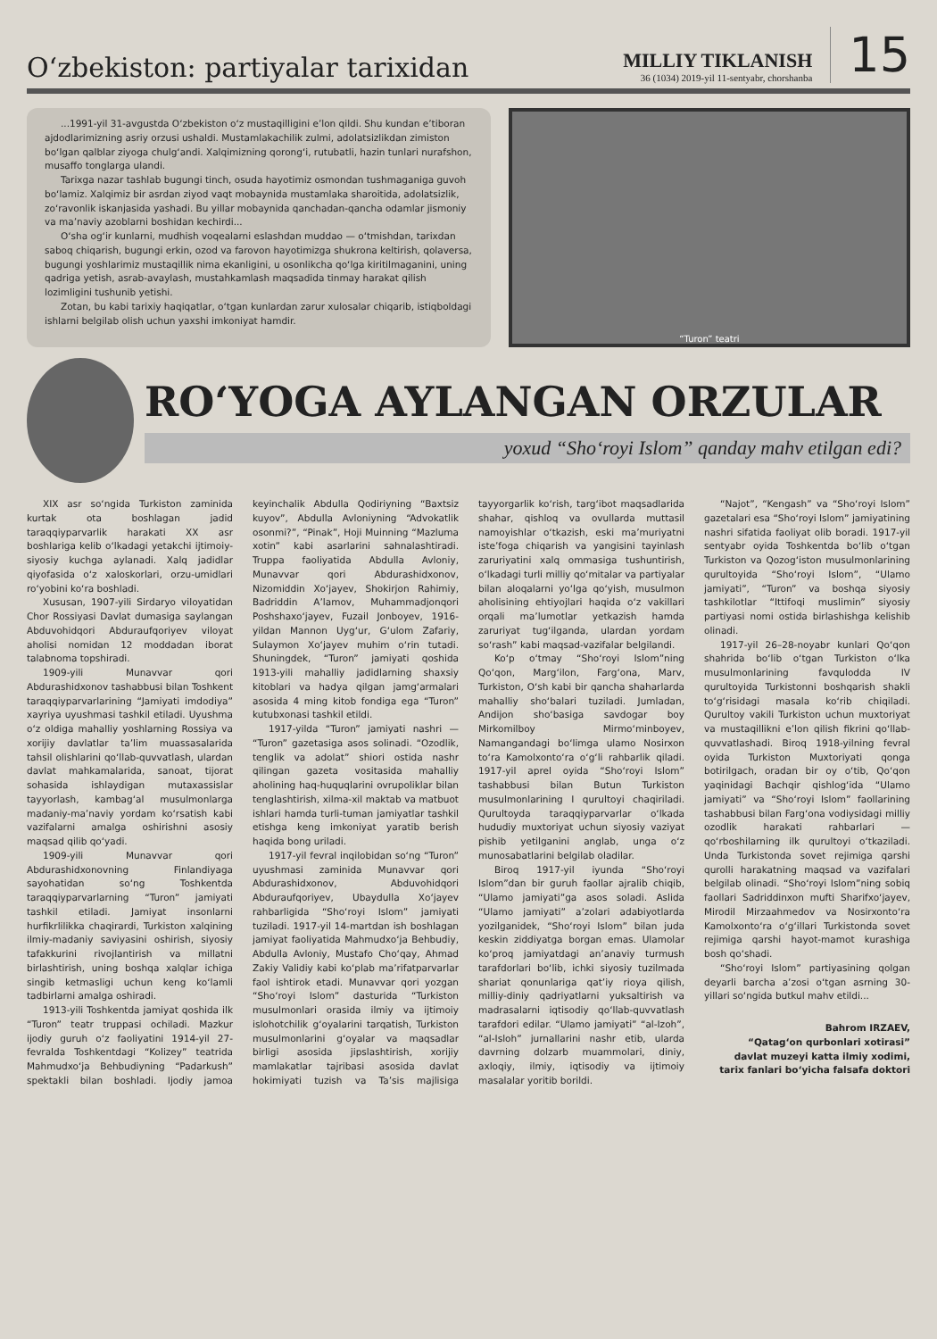O‘zbekiston: partiyalar tarixidan
MILLIY TIKLANISH
36 (1034) 2019-yil 11-sentyabr, chorshanba
15
...1991-yil 31-avgustda O‘zbekiston o‘z mustaqilligini e’lon qildi. Shu kundan e’tiboran ajdodlarimizning asriy orzusi ushaldi. Mustamlakachilik zulmi, adolatsizlikdan zimiston bo‘lgan qalblar ziyoga chulg‘andi. Xalqimizning qorong‘i, rutubatli, hazin tunlari nurafshon, musaffo tonglarga ulandi.
Tarixga nazar tashlab bugungi tinch, osuda hayotimiz osmondan tushmaganiga guvoh bo‘lamiz. Xalqimiz bir asrdan ziyod vaqt mobaynida mustamlaka sharoitida, adolatsizlik, zo‘ravonlik iskanjasida yashadi. Bu yillar mobaynida qanchadan-qancha odamlar jismoniy va ma’naviy azoblarni boshidan kechirdi...
O‘sha og‘ir kunlarni, mudhish voqealarni eslashdan muddao — o‘tmishdan, tarixdan saboq chiqarish, bugungi erkin, ozod va farovon hayotimizga shukrona keltirish, qolaversa, bugungi yoshlarimiz mustaqillik nima ekanligini, u osonlikcha qo‘lga kiritilmaganini, uning qadriga yetish, asrab-avaylash, mustahkamlash maqsadida tinmay harakat qilish lozimligini tushunib yetishi.
Zotan, bu kabi tarixiy haqiqatlar, o‘tgan kunlardan zarur xulosalar chiqarib, istiqboldagi ishlarni belgilab olish uchun yaxshi imkoniyat hamdir.
“Turon” teatri
RO‘YOGA AYLANGAN ORZULAR
yoxud “Sho‘royi Islom” qanday mahv etilgan edi?
XIX asr so‘ngida Turkiston zaminida kurtak ota boshlagan jadid taraqqiyparvarlik harakati XX asr boshlariga kelib o‘lkadagi yetakchi ijtimoiy-siyosiy kuchga aylanadi. Xalq jadidlar qiyofasida o‘z xaloskorlari, orzu-umidlari ro‘yobini ko‘ra boshladi.
Xususan, 1907-yili Sirdaryo viloyatidan Chor Rossiyasi Davlat dumasiga saylangan Abduvohidqori Abduraufqoriyev viloyat aholisi nomidan 12 moddadan iborat talabnoma topshiradi.
1909-yili Munavvar qori Abdurashidxonov tashabbusi bilan Toshkent taraqqiyparvarlarining “Jamiyati imdodiya” xayriya uyushmasi tashkil etiladi. Uyushma o‘z oldiga mahalliy yoshlarning Rossiya va xorijiy davlatlar ta’lim muassasalarida tahsil olishlarini qo‘llab-quvvatlash, ulardan davlat mahkamalarida, sanoat, tijorat sohasida ishlaydigan mutaxassislar tayyorlash, kambag‘al musulmonlarga madaniy-ma’naviy yordam ko‘rsatish kabi vazifalarni amalga oshirishni asosiy maqsad qilib qo‘yadi.
1909-yili Munavvar qori Abdurashidxonovning Finlandiyaga sayohatidan so‘ng Toshkentda taraqqiyparvarlarning “Turon” jamiyati tashkil etiladi. Jamiyat insonlarni hurfikrlilikka chaqirardi, Turkiston xalqining ilmiy-madaniy saviyasini oshirish, siyosiy tafakkurini rivojlantirish va millatni birlashtirish, uning boshqa xalqlar ichiga singib ketmasligi uchun keng ko‘lamli tadbirlarni amalga oshiradi.
1913-yili Toshkentda jamiyat qoshida ilk “Turon” teatr truppasi ochiladi. Mazkur ijodiy guruh o‘z faoliyatini 1914-yil 27-fevralda Toshkentdagi “Kolizey” teatrida Mahmudxo‘ja Behbudiyning “Padarkush” spektakli bilan boshladi. Ijodiy jamoa keyinchalik Abdulla Qodiriyning “Baxtsiz kuyov”, Abdulla Avloniyning “Advokatlik osonmi?”, “Pinak”, Hoji Muinning “Mazluma xotin” kabi asarlarini sahnalashtiradi. Truppa faoliyatida Abdulla Avloniy, Munavvar qori Abdurashidxonov, Nizomiddin Xo‘jayev, Shokirjon Rahimiy, Badriddin A’lamov, Muhammadjonqori Poshshaxo‘jayev, Fuzail Jonboyev, 1916-yildan Mannon Uyg‘ur, G‘ulom Zafariy, Sulaymon Xo‘jayev muhim o‘rin tutadi. Shuningdek, “Turon” jamiyati qoshida 1913-yili mahalliy jadidlarning shaxsiy kitoblari va hadya qilgan jamg‘armalari asosida 4 ming kitob fondiga ega “Turon” kutubxonasi tashkil etildi.
1917-yilda “Turon” jamiyati nashri — “Turon” gazetasiga asos solinadi. “Ozodlik, tenglik va adolat” shiori ostida nashr qilingan gazeta vositasida mahalliy aholining haq-huquqlarini ovrupoliklar bilan tenglashtirish, xilma-xil maktab va matbuot ishlari hamda turli-tuman jamiyatlar tashkil etishga keng imkoniyat yaratib berish haqida bong uriladi.
1917-yil fevral inqilobidan so‘ng “Turon” uyushmasi zaminida Munavvar qori Abdurashidxonov, Abduvohidqori Abduraufqoriyev, Ubaydulla Xo‘jayev rahbarligida “Sho‘royi Islom” jamiyati tuziladi. 1917-yil 14-martdan ish boshlagan jamiyat faoliyatida Mahmudxo‘ja Behbudiy, Abdulla Avloniy, Mustafo Cho‘qay, Ahmad Zakiy Validiy kabi ko‘plab ma’rifatparvarlar faol ishtirok etadi. Munavvar qori yozgan “Sho‘royi Islom” dasturida “Turkiston musulmonlari orasida ilmiy va ijtimoiy islohotchilik g‘oyalarini tarqatish, Turkiston musulmonlarini g‘oyalar va maqsadlar birligi asosida jipslashtirish, xorijiy mamlakatlar tajribasi asosida davlat hokimiyati tuzish va Ta’sis majlisiga tayyorgarlik ko‘rish, targ‘ibot maqsadlarida shahar, qishloq va ovullarda muttasil namoyishlar o‘tkazish, eski ma’muriyatni iste’foga chiqarish va yangisini tayinlash zaruriyatini xalq ommasiga tushuntirish, o‘lkadagi turli milliy qo‘mitalar va partiyalar bilan aloqalarni yo‘lga qo‘yish, musulmon aholisining ehtiyojlari haqida o‘z vakillari orqali ma’lumotlar yetkazish hamda zaruriyat tug‘ilganda, ulardan yordam so‘rash” kabi maqsad-vazifalar belgilandi.
Ko‘p o‘tmay “Sho‘royi Islom”ning Qo‘qon, Marg‘ilon, Farg‘ona, Marv, Turkiston, O‘sh kabi bir qancha shaharlarda mahalliy sho‘balari tuziladi. Jumladan, Andijon sho‘basiga savdogar boy Mirkomilboy Mirmo‘minboyev, Namangandagi bo‘limga ulamo Nosirxon to‘ra Kamolxonto‘ra o‘g‘li rahbarlik qiladi. 1917-yil aprel oyida “Sho‘royi Islom” tashabbusi bilan Butun Turkiston musulmonlarining I qurultoyi chaqiriladi. Qurultoyda taraqqiyparvarlar o‘lkada hududiy muxtoriyat uchun siyosiy vaziyat pishib yetilganini anglab, unga o‘z munosabatlarini belgilab oladilar.
Biroq 1917-yil iyunda “Sho‘royi Islom”dan bir guruh faollar ajralib chiqib, “Ulamo jamiyati”ga asos soladi. Aslida “Ulamo jamiyati” a’zolari adabiyotlarda yozilganidek, “Sho‘royi Islom” bilan juda keskin ziddiyatga borgan emas. Ulamolar ko‘proq jamiyatdagi an’anaviy turmush tarafdorlari bo‘lib, ichki siyosiy tuzilmada shariat qonunlariga qat’iy rioya qilish, milliy-diniy qadriyatlarni yuksaltirish va madrasalarni iqtisodiy qo‘llab-quvvatlash tarafdori edilar. “Ulamo jamiyati” “al-Izoh”, “al-Isloh” jurnallarini nashr etib, ularda davrning dolzarb muammolari, diniy, axloqiy, ilmiy, iqtisodiy va ijtimoiy masalalar yoritib borildi.
“Najot”, “Kengash” va “Sho‘royi Islom” gazetalari esa “Sho‘royi Islom” jamiyatining nashri sifatida faoliyat olib boradi. 1917-yil sentyabr oyida Toshkentda bo‘lib o‘tgan Turkiston va Qozog‘iston musulmonlarining qurultoyida “Sho‘royi Islom”, “Ulamo jamiyati”, “Turon” va boshqa siyosiy tashkilotlar “Ittifoqi muslimin” siyosiy partiyasi nomi ostida birlashishga kelishib olinadi.
1917-yil 26–28-noyabr kunlari Qo‘qon shahrida bo‘lib o‘tgan Turkiston o‘lka musulmonlarining favqulodda IV qurultoyida Turkistonni boshqarish shakli to‘g‘risidagi masala ko‘rib chiqiladi. Qurultoy vakili Turkiston uchun muxtoriyat va mustaqillikni e’lon qilish fikrini qo‘llab-quvvatlashadi. Biroq 1918-yilning fevral oyida Turkiston Muxtoriyati qonga botirilgach, oradan bir oy o‘tib, Qo‘qon yaqinidagi Bachqir qishlog‘ida “Ulamo jamiyati” va “Sho‘royi Islom” faollarining tashabbusi bilan Farg‘ona vodiysidagi milliy ozodlik harakati rahbarlari — qo‘rboshilarning ilk qurultoyi o‘tkaziladi. Unda Turkistonda sovet rejimiga qarshi qurolli harakatning maqsad va vazifalari belgilab olinadi. “Sho‘royi Islom”ning sobiq faollari Sadriddinxon mufti Sharifxo‘jayev, Mirodil Mirzaahmedov va Nosirxonto‘ra Kamolxonto‘ra o‘g‘illari Turkistonda sovet rejimiga qarshi hayot-mamot kurashiga bosh qo‘shadi.
“Sho‘royi Islom” partiyasining qolgan deyarli barcha a’zosi o‘tgan asrning 30-yillari so‘ngida butkul mahv etildi...
Bahrom IRZAEV,
“Qatag‘on qurbonlari xotirasi”
davlat muzeyi katta ilmiy xodimi,
tarix fanlari bo‘yicha falsafa doktori